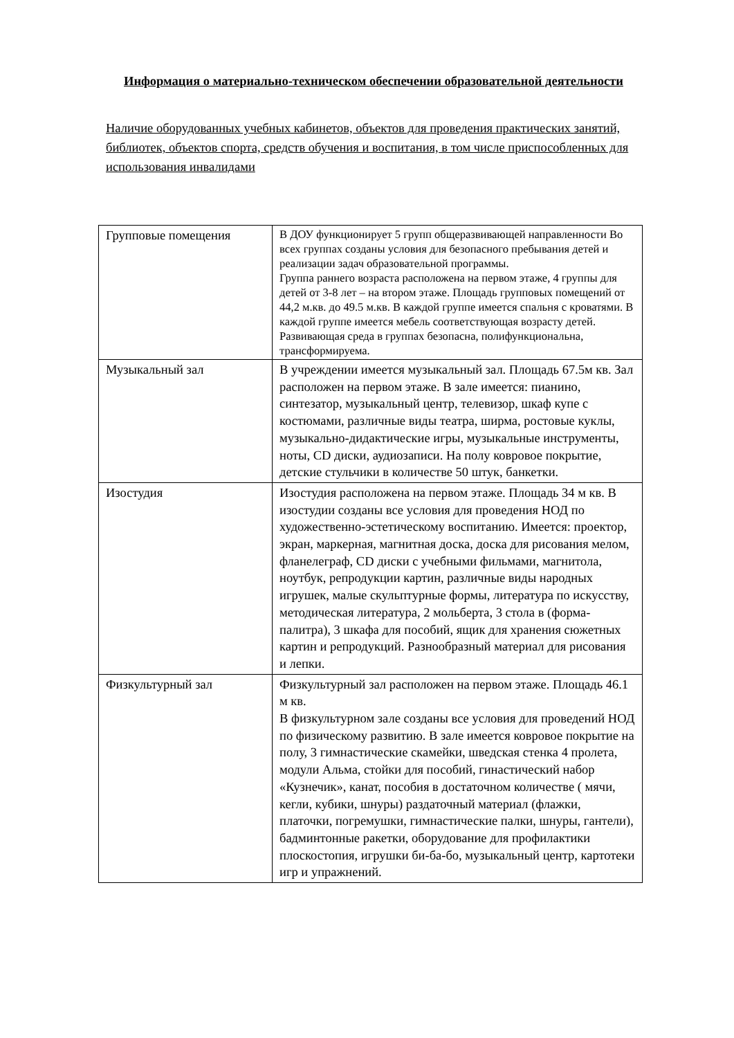Информация о материально-техническом обеспечении образовательной деятельности
Наличие оборудованных учебных кабинетов, объектов для проведения практических занятий, библиотек, объектов спорта, средств обучения и воспитания, в том числе приспособленных для использования инвалидами
| Групповые помещения | В ДОУ функционирует 5 групп общеразвивающей направленности Во всех группах созданы условия для безопасного пребывания детей и реализации задач образовательной программы. Группа раннего возраста расположена на первом этаже, 4 группы для детей от 3-8 лет – на втором этаже. Площадь групповых помещений от 44,2 м.кв. до 49.5 м.кв. В каждой группе имеется спальня с кроватями. В каждой группе имеется мебель соответствующая возрасту детей. Развивающая среда в группах безопасна, полифункциональна, трансформируема. |
| Музыкальный зал | В учреждении имеется музыкальный зал. Площадь 67.5м кв. Зал расположен на первом этаже. В зале имеется: пианино, синтезатор, музыкальный центр, телевизор, шкаф купе с костюмами, различные виды театра, ширма, ростовые куклы, музыкально-дидактические игры, музыкальные инструменты, ноты, CD диски, аудиозаписи. На полу ковровое покрытие, детские стульчики в количестве 50 штук, банкетки. |
| Изостудия | Изостудия расположена на первом этаже. Площадь 34 м кв. В изостудии созданы все условия для проведения НОД по художественно-эстетическому воспитанию. Имеется: проектор, экран, маркерная, магнитная доска, доска для рисования мелом, фланелеграф, CD диски с учебными фильмами, магнитола, ноутбук, репродукции картин, различные виды народных игрушек, малые скульптурные формы, литература по искусству, методическая литература, 2 мольберта, 3 стола в (форма-палитра), 3 шкафа для пособий, ящик для хранения сюжетных картин и репродукций. Разнообразный материал для рисования и лепки. |
| Физкультурный зал | Физкультурный зал расположен на первом этаже. Площадь 46.1 м кв. В физкультурном зале созданы все условия для проведений НОД по физическому развитию. В зале имеется ковровое покрытие на полу, 3 гимнастические скамейки, шведская стенка 4 пролета, модули Альма, стойки для пособий, гинастический набор «Кузнечик», канат, пособия в достаточном количестве ( мячи, кегли, кубики, шнуры) раздаточный материал (флажки, платочки, погремушки, гимнастические палки, шнуры, гантели), бадминтонные ракетки, оборудование для профилактики плоскостопия, игрушки би-ба-бо, музыкальный центр, картотеки игр и упражнений. |